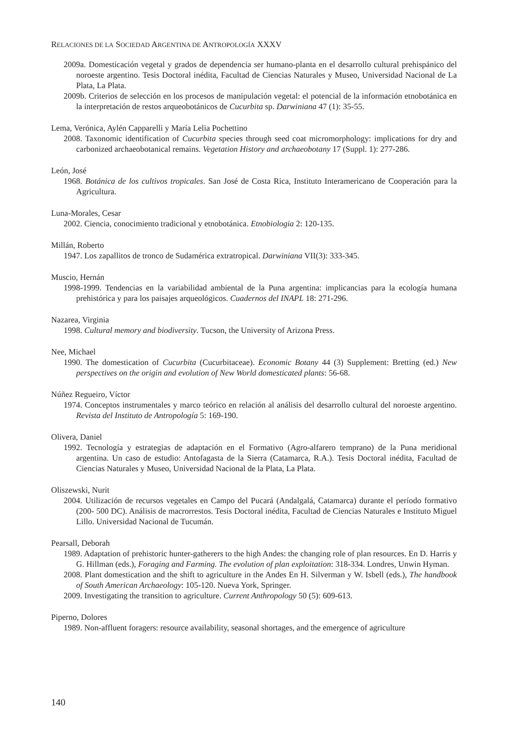RELACIONES DE LA SOCIEDAD ARGENTINA DE ANTROPOLOGÍA XXXV
2009a. Domesticación vegetal y grados de dependencia ser humano-planta en el desarrollo cultural prehispánico del noroeste argentino. Tesis Doctoral inédita, Facultad de Ciencias Naturales y Museo, Universidad Nacional de La Plata, La Plata.
2009b. Criterios de selección en los procesos de manipulación vegetal: el potencial de la información etnobotánica en la interpretación de restos arqueobotánicos de Cucurbita sp. Darwiniana 47 (1): 35-55.
Lema, Verónica, Aylén Capparelli y María Lelia Pochettino
2008. Taxonomic identification of Cucurbita species through seed coat micromorphology: implications for dry and carbonized archaeobotanical remains. Vegetation History and archaeobotany 17 (Suppl. 1): 277-286.
León, José
1968. Botánica de los cultivos tropicales. San José de Costa Rica, Instituto Interamericano de Cooperación para la Agricultura.
Luna-Morales, Cesar
2002. Ciencia, conocimiento tradicional y etnobotánica. Etnobiologia 2: 120-135.
Millán, Roberto
1947. Los zapallitos de tronco de Sudamérica extratropical. Darwiniana VII(3): 333-345.
Muscio, Hernán
1998-1999. Tendencias en la variabilidad ambiental de la Puna argentina: implicancias para la ecología humana prehistórica y para los paisajes arqueológicos. Cuadernos del INAPL 18: 271-296.
Nazarea, Virginia
1998. Cultural memory and biodiversity. Tucson, the University of Arizona Press.
Nee, Michael
1990. The domestication of Cucurbita (Cucurbitaceae). Economic Botany 44 (3) Supplement: Bretting (ed.) New perspectives on the origin and evolution of New World domesticated plants: 56-68.
Núñez Regueiro, Víctor
1974. Conceptos instrumentales y marco teórico en relación al análisis del desarrollo cultural del noroeste argentino. Revista del Instituto de Antropología 5: 169-190.
Olivera, Daniel
1992. Tecnología y estrategias de adaptación en el Formativo (Agro-alfarero temprano) de la Puna meridional argentina. Un caso de estudio: Antofagasta de la Sierra (Catamarca, R.A.). Tesis Doctoral inédita, Facultad de Ciencias Naturales y Museo, Universidad Nacional de la Plata, La Plata.
Oliszewski, Nurit
2004. Utilización de recursos vegetales en Campo del Pucará (Andalgalá, Catamarca) durante el período formativo (200- 500 DC). Análisis de macrorrestos. Tesis Doctoral inédita, Facultad de Ciencias Naturales e Instituto Miguel Lillo. Universidad Nacional de Tucumán.
Pearsall, Deborah
1989. Adaptation of prehistoric hunter-gatherers to the high Andes: the changing role of plan resources. En D. Harris y G. Hillman (eds.), Foraging and Farming. The evolution of plan exploitation: 318-334. Londres, Unwin Hyman.
2008. Plant domestication and the shift to agriculture in the Andes En H. Silverman y W. Isbell (eds.), The handbook of South American Archaeology: 105-120. Nueva York, Springer.
2009. Investigating the transition to agriculture. Current Anthropology 50 (5): 609-613.
Piperno, Dolores
1989. Non-affluent foragers: resource availability, seasonal shortages, and the emergence of agriculture
140